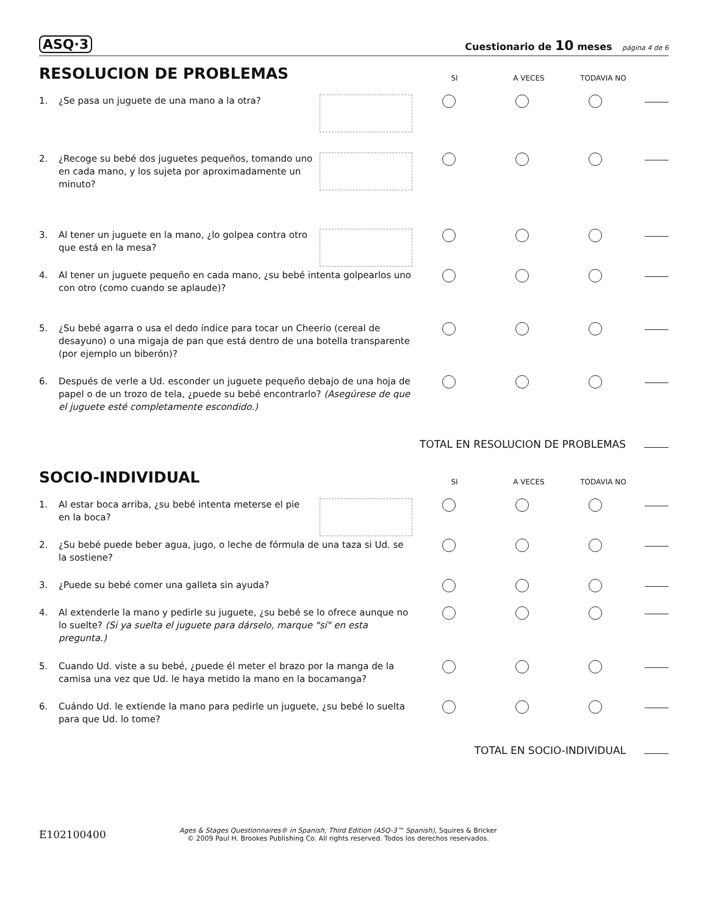ASQ·3 Cuestionario de 10 meses página 4 de 6
RESOLUCION DE PROBLEMAS
SI A VECES TODAVIA NO
1. ¿Se pasa un juguete de una mano a la otra?
2. ¿Recoge su bebé dos juguetes pequeños, tomando uno en cada mano, y los sujeta por aproximadamente un minuto?
3. Al tener un juguete en la mano, ¿lo golpea contra otro que está en la mesa?
4. Al tener un juguete pequeño en cada mano, ¿su bebé intenta golpearlos uno con otro (como cuando se aplaude)?
5. ¿Su bebé agarra o usa el dedo índice para tocar un Cheerio (cereal de desayuno) o una migaja de pan que está dentro de una botella transparente (por ejemplo un biberón)?
6. Después de verle a Ud. esconder un juguete pequeño debajo de una hoja de papel o de un trozo de tela, ¿puede su bebé encontrarlo? (Asegúrese de que el juguete esté completamente escondido.)
TOTAL EN RESOLUCION DE PROBLEMAS
SOCIO-INDIVIDUAL
SI A VECES TODAVIA NO
1. Al estar boca arriba, ¿su bebé intenta meterse el pie en la boca?
2. ¿Su bebé puede beber agua, jugo, o leche de fórmula de una taza si Ud. se la sostiene?
3. ¿Puede su bebé comer una galleta sin ayuda?
4. Al extenderle la mano y pedirle su juguete, ¿su bebé se lo ofrece aunque no lo suelte? (Si ya suelta el juguete para dárselo, marque "sí" en esta pregunta.)
5. Cuando Ud. viste a su bebé, ¿puede él meter el brazo por la manga de la camisa una vez que Ud. le haya metido la mano en la bocamanga?
6. Cuándo Ud. le extiende la mano para pedirle un juguete, ¿su bebé lo suelta para que Ud. lo tome?
TOTAL EN SOCIO-INDIVIDUAL
E102100400
Ages & Stages Questionnaires® in Spanish, Third Edition (ASQ-3™ Spanish), Squires & Bricker
© 2009 Paul H. Brookes Publishing Co. All rights reserved. Todos los derechos reservados.